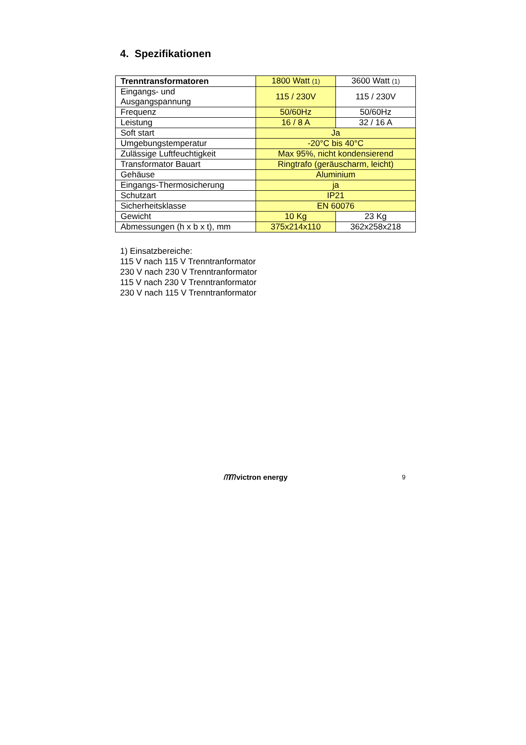4. Spezifikationen
| Trenntransformatoren | 1800 Watt (1) | 3600 Watt (1) |
| Eingangs- und Ausgangspannung | 115 / 230V | 115 / 230V |
| Frequenz | 50/60Hz | 50/60Hz |
| Leistung | 16 / 8 A | 32 / 16 A |
| Soft start | Ja | |
| Umgebungstemperatur | -20°C bis 40°C | |
| Zulässige Luftfeuchtigkeit | Max 95%, nicht kondensierend | |
| Transformator Bauart | Ringtrafo (geräuscharm, leicht) | |
| Gehäuse | Aluminium | |
| Eingangs-Thermosicherung | ja | |
| Schutzart | IP21 | |
| Sicherheitsklasse | EN 60076 | |
| Gewicht | 10 Kg | 23 Kg |
| Abmessungen (h x b x t), mm | 375x214x110 | 362x258x218 |
1) Einsatzbereiche:
115 V nach 115 V Trenntranformator
230 V nach 230 V Trenntranformator
115 V nach 230 V Trenntranformator
230 V nach 115 V Trenntranformator
ᗰᗰ victron energy 9